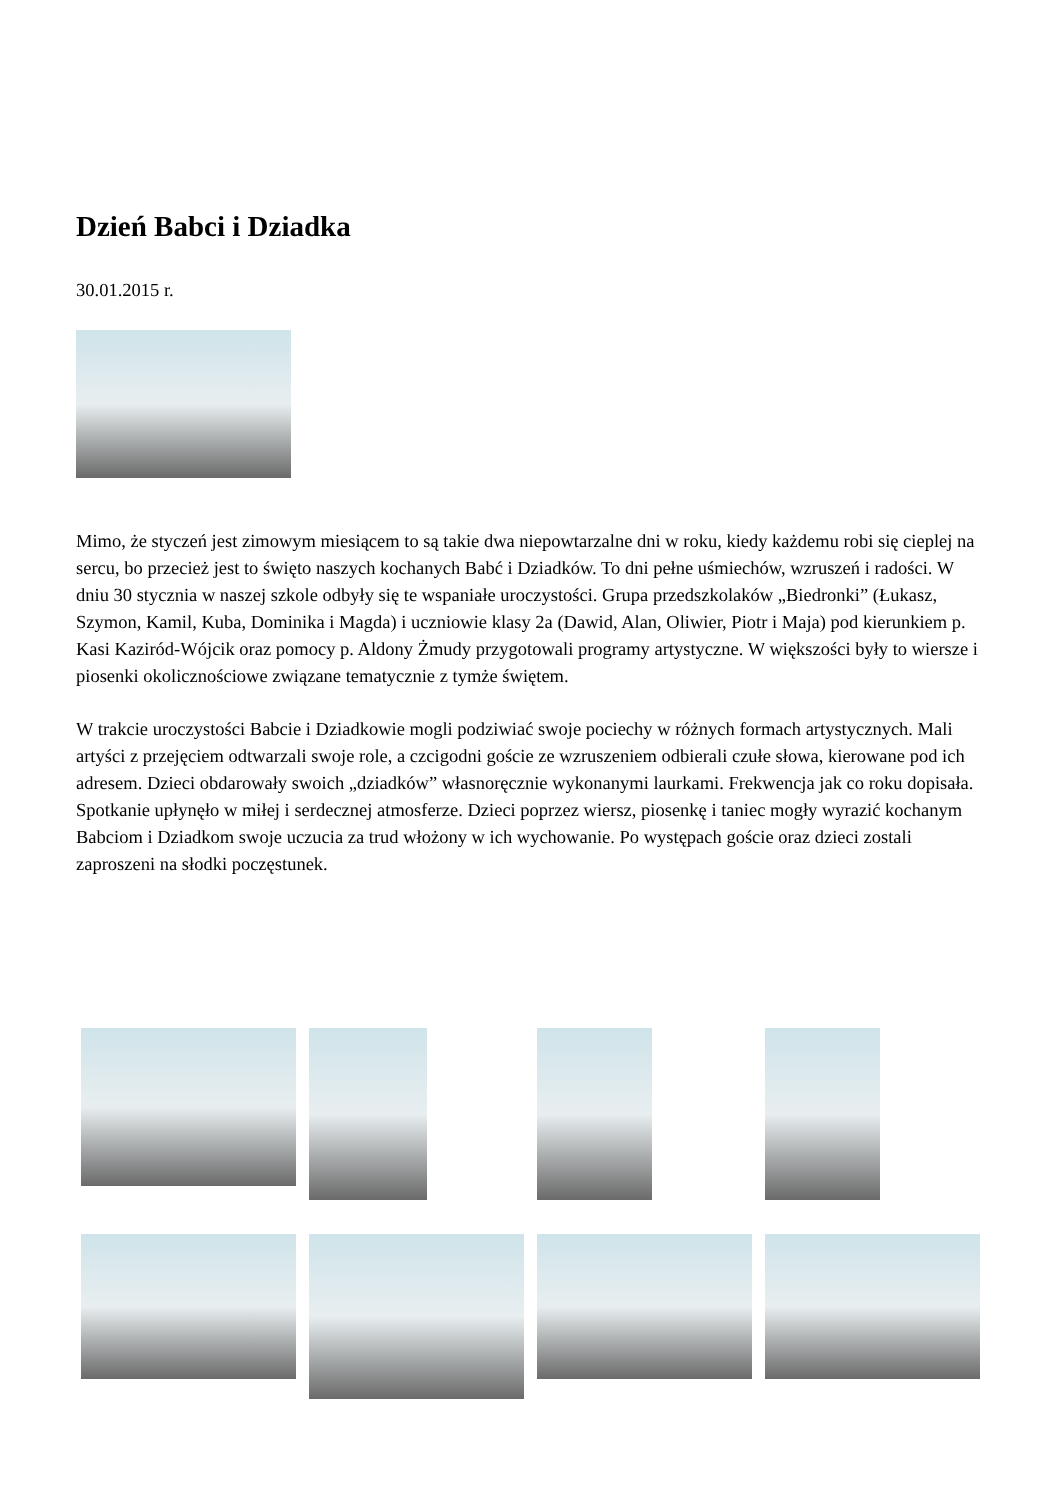Dzień Babci i Dziadka
30.01.2015 r.
Mimo, że styczeń jest zimowym miesiącem to są takie dwa niepowtarzalne dni w roku, kiedy każdemu robi się cieplej na sercu, bo przecież jest to święto naszych kochanych Babć i Dziadków. To dni pełne uśmiechów, wzruszeń i radości. W dniu 30 stycznia w naszej szkole odbyły się te wspaniałe uroczystości. Grupa przedszkolaków „Biedronki” (Łukasz, Szymon, Kamil, Kuba, Dominika i Magda) i uczniowie klasy 2a (Dawid, Alan, Oliwier, Piotr i Maja) pod kierunkiem p. Kasi Kaziród-Wójcik oraz pomocy p. Aldony Żmudy przygotowali programy artystyczne. W większości były to wiersze i piosenki okolicznościowe związane tematycznie z tymże świętem.
W trakcie uroczystości Babcie i Dziadkowie mogli podziwiać swoje pociechy w różnych formach artystycznych. Mali artyści z przejęciem odtwarzali swoje role, a czcigodni goście ze wzruszeniem odbierali czułe słowa, kierowane pod ich adresem. Dzieci obdarowały swoich „dziadków” własnoręcznie wykonanymi laurkami. Frekwencja jak co roku dopisała. Spotkanie upłynęło w miłej i serdecznej atmosferze. Dzieci poprzez wiersz, piosenkę i taniec mogły wyrazić kochanym Babciom i Dziadkom swoje uczucia za trud włożony w ich wychowanie. Po występach goście oraz dzieci zostali zaproszeni na słodki poczęstunek.